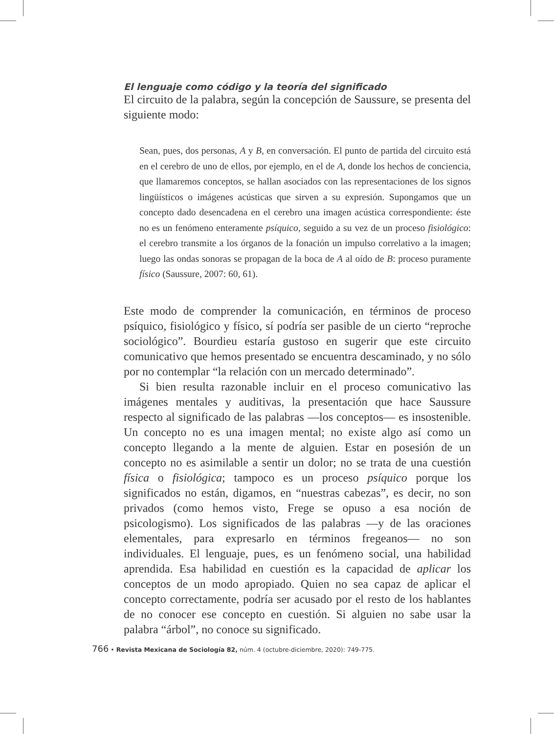El lenguaje como código y la teoría del significado
El circuito de la palabra, según la concepción de Saussure, se presenta del siguiente modo:
Sean, pues, dos personas, A y B, en conversación. El punto de partida del circuito está en el cerebro de uno de ellos, por ejemplo, en el de A, donde los hechos de conciencia, que llamaremos conceptos, se hallan asociados con las representaciones de los signos lingüísticos o imágenes acústicas que sirven a su expresión. Supongamos que un concepto dado desencadena en el cerebro una imagen acústica correspondiente: éste no es un fenómeno enteramente psíquico, seguido a su vez de un proceso fisiológico: el cerebro transmite a los órganos de la fonación un impulso correlativo a la imagen; luego las ondas sonoras se propagan de la boca de A al oído de B: proceso puramente físico (Saussure, 2007: 60, 61).
Este modo de comprender la comunicación, en términos de proceso psíquico, fisiológico y físico, sí podría ser pasible de un cierto “reproche sociológico”. Bourdieu estaría gustoso en sugerir que este circuito comunicativo que hemos presentado se encuentra descaminado, y no sólo por no contemplar “la relación con un mercado determinado”.
Si bien resulta razonable incluir en el proceso comunicativo las imágenes mentales y auditivas, la presentación que hace Saussure respecto al significado de las palabras —los conceptos— es insostenible. Un concepto no es una imagen mental; no existe algo así como un concepto llegando a la mente de alguien. Estar en posesión de un concepto no es asimilable a sentir un dolor; no se trata de una cuestión física o fisiológica; tampoco es un proceso psíquico porque los significados no están, digamos, en “nuestras cabezas”, es decir, no son privados (como hemos visto, Frege se opuso a esa noción de psicologismo). Los significados de las palabras —y de las oraciones elementales, para expresarlo en términos fregeanos— no son individuales. El lenguaje, pues, es un fenómeno social, una habilidad aprendida. Esa habilidad en cuestión es la capacidad de aplicar los conceptos de un modo apropiado. Quien no sea capaz de aplicar el concepto correctamente, podría ser acusado por el resto de los hablantes de no conocer ese concepto en cuestión. Si alguien no sabe usar la palabra “árbol”, no conoce su significado.
766 • Revista Mexicana de Sociología 82, núm. 4 (octubre-diciembre, 2020): 749-775.